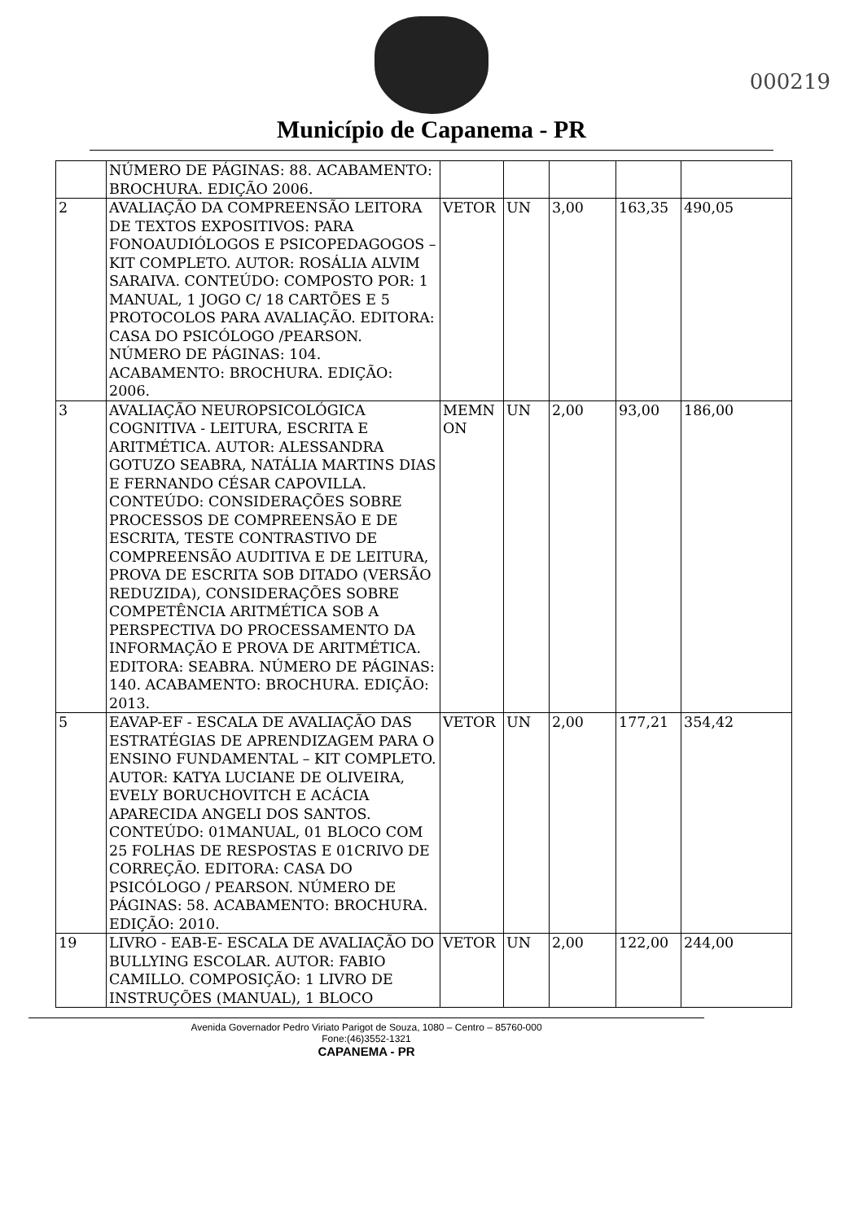Município de Capanema - PR
000219
| | NÚMERO DE PÁGINAS: 88. ACABAMENTO: BROCHURA. EDIÇÃO 2006. | | | | | |
| 2 | AVALIAÇÃO DA COMPREENSÃO LEITORA DE TEXTOS EXPOSITIVOS: PARA FONOAUDIÓLOGOS E PSICOPEDAGOGOS – KIT COMPLETO. AUTOR: ROSÁLIA ALVIM SARAIVA. CONTEÚDO: COMPOSTO POR: 1 MANUAL, 1 JOGO C/ 18 CARTÕES E 5 PROTOCOLOS PARA AVALIAÇÃO. EDITORA: CASA DO PSICÓLOGO /PEARSON. NÚMERO DE PÁGINAS: 104. ACABAMENTO: BROCHURA. EDIÇÃO: 2006. | VETOR | UN | 3,00 | 163,35 | 490,05 |
| 3 | AVALIAÇÃO NEUROPSICOLÓGICA COGNITIVA - LEITURA, ESCRITA E ARITMÉTICA. AUTOR: ALESSANDRA GOTUZO SEABRA, NATÁLIA MARTINS DIAS E FERNANDO CÉSAR CAPOVILLA. CONTEÚDO: CONSIDERAÇÕES SOBRE PROCESSOS DE COMPREENSÃO E DE ESCRITA, TESTE CONTRASTIVO DE COMPREENSÃO AUDITIVA E DE LEITURA, PROVA DE ESCRITA SOB DITADO (VERSÃO REDUZIDA), CONSIDERAÇÕES SOBRE COMPETÊNCIA ARITMÉTICA SOB A PERSPECTIVA DO PROCESSAMENTO DA INFORMAÇÃO E PROVA DE ARITMÉTICA. EDITORA: SEABRA. NÚMERO DE PÁGINAS: 140. ACABAMENTO: BROCHURA. EDIÇÃO: 2013. | MEMN ON | UN | 2,00 | 93,00 | 186,00 |
| 5 | EAVAP-EF - ESCALA DE AVALIAÇÃO DAS ESTRATÉGIAS DE APRENDIZAGEM PARA O ENSINO FUNDAMENTAL – KIT COMPLETO. AUTOR: KATYA LUCIANE DE OLIVEIRA, EVELY BORUCHOVITCH E ACÁCIA APARECIDA ANGELI DOS SANTOS. CONTEÚDO: 01MANUAL, 01 BLOCO COM 25 FOLHAS DE RESPOSTAS E 01CRIVO DE CORREÇÃO. EDITORA: CASA DO PSICÓLOGO / PEARSON. NÚMERO DE PÁGINAS: 58. ACABAMENTO: BROCHURA. EDIÇÃO: 2010. | VETOR | UN | 2,00 | 177,21 | 354,42 |
| 19 | LIVRO - EAB-E- ESCALA DE AVALIAÇÃO DO BULLYING ESCOLAR. AUTOR: FABIO CAMILLO. COMPOSIÇÃO: 1 LIVRO DE INSTRUÇÕES (MANUAL), 1 BLOCO | VETOR | UN | 2,00 | 122,00 | 244,00 |
Avenida Governador Pedro Viriato Parigot de Souza, 1080 – Centro – 85760-000
Fone:(46)3552-1321
CAPANEMA - PR